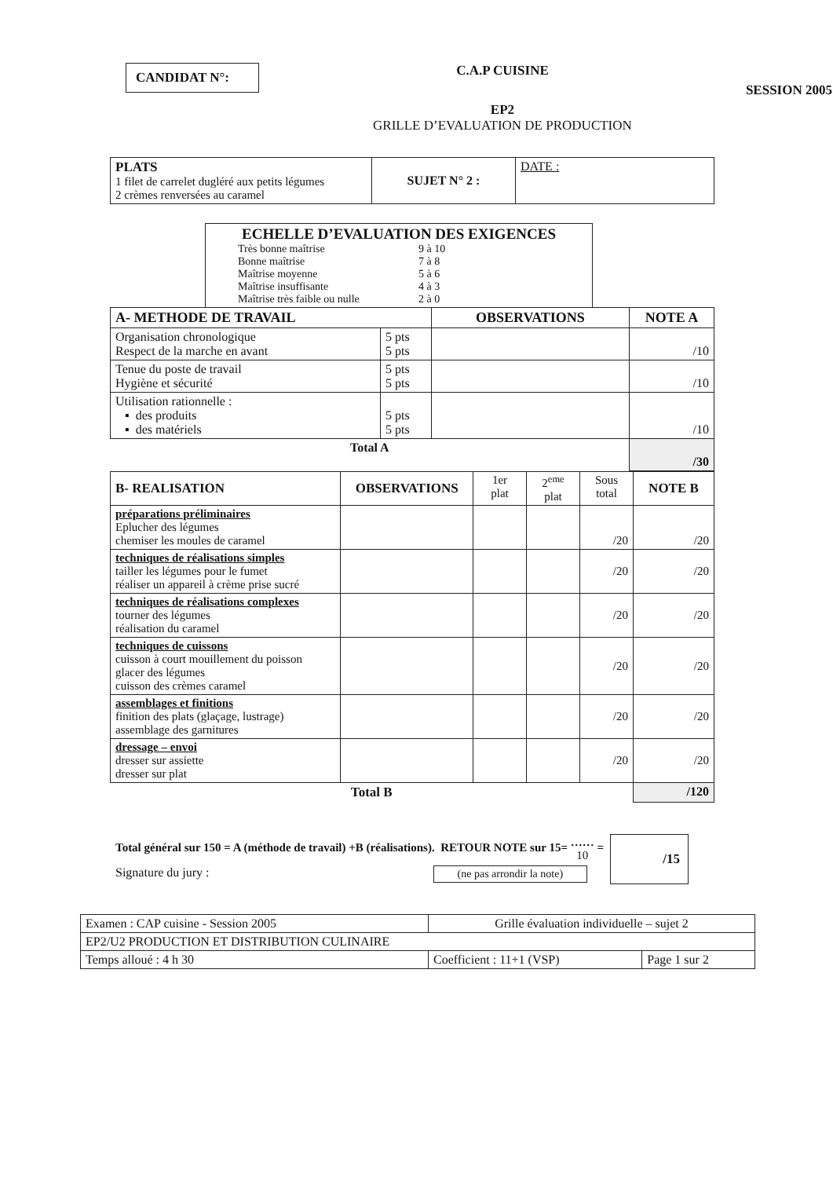CANDIDAT N°:
C.A.P CUISINE
EP2
GRILLE D’EVALUATION DE PRODUCTION
SESSION 2005
| PLATS 1 filet de carrelet dugléré aux petits légumes 2 crèmes renversées au caramel | SUJET N° 2 : | DATE : |
| ECHELLE D’EVALUATION DES EXIGENCES / Très bonne maîtrise / 9 à 10 / / Bonne maîtrise / 7 à 8 / / Maîtrise moyenne / 5 à 6 / / Maîtrise insuffisante / 4 à 3 / / Maîtrise très faible ou nulle / 2 à 0 / |
| A- METHODE DE TRAVAIL | | OBSERVATIONS | NOTE A |
| --- | --- | --- | --- |
| Organisation chronologique Respect de la marche en avant | 5 pts 5 pts | | /10 |
| Tenue du poste de travail Hygiène et sécurité | 5 pts 5 pts | | /10 |
| Utilisation rationnelle : ▪ des produits ▪ des matériels | 5 pts 5 pts | | /10 |
| Total A | | | /30 |
| B- REALISATION | OBSERVATIONS | 1er plat | 2<sup>eme</sup> plat | Sous total | NOTE B |
| --- | --- | --- | --- | --- | --- |
| préparations préliminaires Eplucher des légumes chemiser les moules de caramel | | | | /20 | /20 |
| techniques de réalisations simples tailler les légumes pour le fumet réaliser un appareil à crème prise sucré | | | | /20 | /20 |
| techniques de réalisations complexes tourner des légumes réalisation du caramel | | | | /20 | /20 |
| techniques de cuissons cuisson à court mouillement du poisson glacer des légumes cuisson des crèmes caramel | | | | /20 | /20 |
| assemblages et finitions finition des plats (glaçage, lustrage) assemblage des garnitures | | | | /20 | /20 |
| dressage – envoi dresser sur assiette dresser sur plat | | | | /20 | /20 |
| Total B | | | | | /120 |
Total général sur 150 = A (méthode de travail) +B (réalisations). RETOUR NOTE sur 15= ……
10 =
Signature du jury : (ne pas arrondir la note)
/15
| Examen : CAP cuisine - Session 2005 | Grille évaluation individuelle – sujet 2 | |
| EP2/U2 PRODUCTION ET DISTRIBUTION CULINAIRE | | |
| Temps alloué : 4 h 30 | Coefficient : 11+1 (VSP) | Page 1 sur 2 |